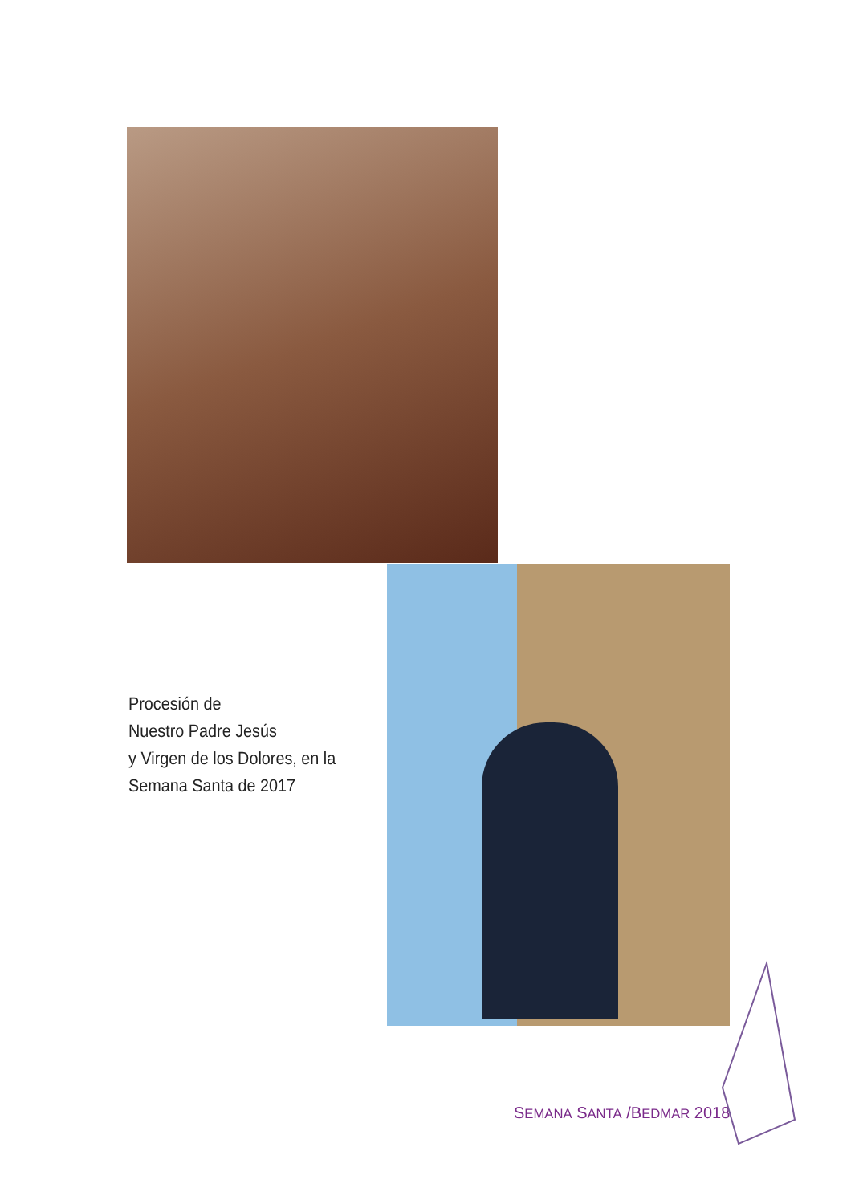Procesión de
Nuestro Padre Jesús
y Virgen de los Dolores, en la
Semana Santa de 2017
SEMANA SANTA /BEDMAR 2018